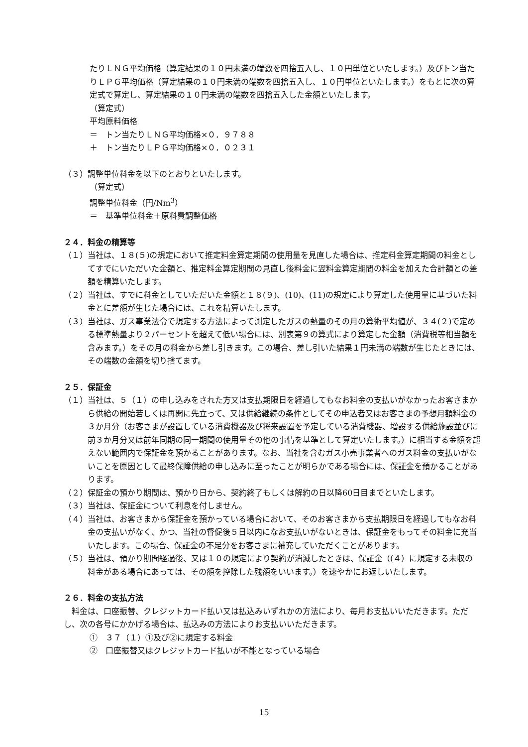たりＬＮＧ平均価格（算定結果の１０円未満の端数を四捨五入し、１０円単位といたします。）及びトン当たりＬＰＧ平均価格（算定結果の１０円未満の端数を四捨五入し、１０円単位といたします。）をもとに次の算定式で算定し、算定結果の１０円未満の端数を四捨五入した金額といたします。
（算定式）
平均原料価格
＝　トン当たりＬＮＧ平均価格×０．９７８８
＋　トン当たりＬＰＧ平均価格×０．０２３１
（３）調整単位料金を以下のとおりといたします。
（算定式）
調整単位料金（円/Nm<sup>3</sup>）
＝　基準単位料金＋原料費調整価格
２４．料金の精算等
（１）当社は、１８(５)の規定において推定料金算定期間の使用量を見直した場合は、推定料金算定期間の料金としてすでにいただいた金額と、推定料金算定期間の見直し後料金に翌料金算定期間の料金を加えた合計額との差額を精算いたします。
（２）当社は、すでに料金としていただいた金額と１８(９)、(10)、(11)の規定により算定した使用量に基づいた料金とに差額が生じた場合には、これを精算いたします。
（３）当社は、ガス事業法令で規定する方法によって測定したガスの熱量のその月の算術平均値が、３４(２)で定める標準熱量より２パーセントを超えて低い場合には、別表第９の算式により算定した金額（消費税等相当額を含みます。）をその月の料金から差し引きます。この場合、差し引いた結果１円未満の端数が生じたときには、その端数の金額を切り捨てます。
２５．保証金
（１）当社は、５（１）の申し込みをされた方又は支払期限日を経過してもなお料金の支払いがなかったお客さまから供給の開始若しくは再開に先立って、又は供給継続の条件としてその申込者又はお客さまの予想月額料金の３か月分（お客さまが設置している消費機器及び将来設置を予定している消費機器、増設する供給施設並びに前３か月分又は前年同期の同一期間の使用量その他の事情を基準として算定いたします。）に相当する金額を超えない範囲内で保証金を預かることがあります。なお、当社を含むガス小売事業者へのガス料金の支払いがないことを原因として最終保障供給の申し込みに至ったことが明らかである場合には、保証金を預かることがあります。
（２）保証金の預かり期間は、預かり日から、契約終了もしくは解約の日以降60日目までといたします。
（３）当社は、保証金について利息を付しません。
（４）当社は、お客さまから保証金を預かっている場合において、そのお客さまから支払期限日を経過してもなお料金の支払いがなく、かつ、当社の督促後５日以内になお支払いがないときは、保証金をもってその料金に充当いたします。この場合、保証金の不足分をお客さまに補充していただくことがあります。
（５）当社は、預かり期間経過後、又は１０の規定により契約が消滅したときは、保証金（(４）に規定する未収の料金がある場合にあっては、その額を控除した残額をいいます。）を速やかにお返しいたします。
２６．料金の支払方法
　料金は、口座振替、クレジットカード払い又は払込みいずれかの方法により、毎月お支払いいただきます。ただし、次の各号にかかげる場合は、払込みの方法によりお支払いいただきます。
①　３７（１）①及び②に規定する料金
②　口座振替又はクレジットカード払いが不能となっている場合
15